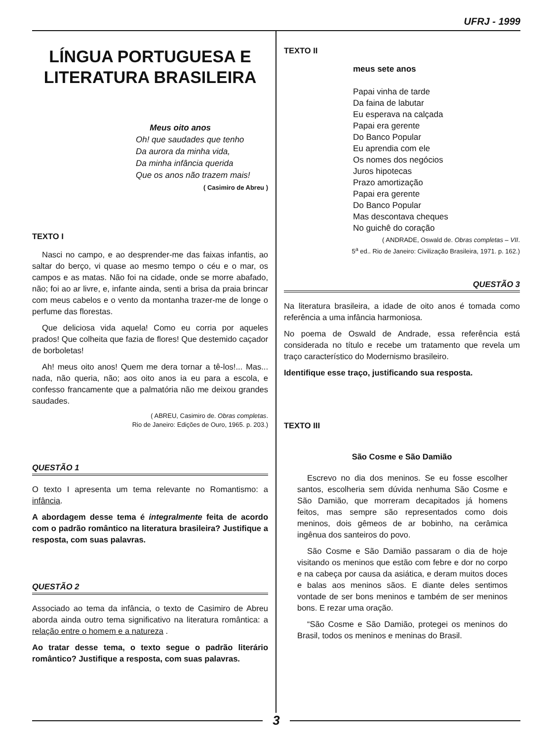UFRJ - 1999
LÍNGUA PORTUGUESA E LITERATURA BRASILEIRA
Meus oito anos
Oh! que saudades que tenho
Da aurora da minha vida,
Da minha infância querida
Que os anos não trazem mais!
( Casimiro de Abreu )
TEXTO I
Nasci no campo, e ao desprender-me das faixas infantis, ao saltar do berço, vi quase ao mesmo tempo o céu e o mar, os campos e as matas. Não foi na cidade, onde se morre abafado, não; foi ao ar livre, e, infante ainda, senti a brisa da praia brincar com meus cabelos e o vento da montanha trazer-me de longe o perfume das florestas.
Que deliciosa vida aquela! Como eu corria por aqueles prados! Que colheita que fazia de flores! Que destemido caçador de borboletas!
Ah! meus oito anos! Quem me dera tornar a tê-los!... Mas... nada, não queria, não; aos oito anos ia eu para a escola, e confesso francamente que a palmatória não me deixou grandes saudades.
( ABREU, Casimiro de. Obras completas.
Rio de Janeiro: Edições de Ouro, 1965. p. 203.)
QUESTÃO 1
O texto I apresenta um tema relevante no Romantismo: a infância.
A abordagem desse tema é integralmente feita de acordo com o padrão romântico na literatura brasileira? Justifique a resposta, com suas palavras.
QUESTÃO 2
Associado ao tema da infância, o texto de Casimiro de Abreu aborda ainda outro tema significativo na literatura romântica: a relação entre o homem e a natureza .
Ao tratar desse tema, o texto segue o padrão literário romântico? Justifique a resposta, com suas palavras.
TEXTO II
meus sete anos
Papai vinha de tarde
Da faina de labutar
Eu esperava na calçada
Papai era gerente
Do Banco Popular
Eu aprendia com ele
Os nomes dos negócios
Juros hipotecas
Prazo amortização
Papai era gerente
Do Banco Popular
Mas descontava cheques
No guichê do coração
( ANDRADE, Oswald de. Obras completas – VII.
5<sup>a</sup> ed.. Rio de Janeiro: Civilização Brasileira, 1971. p. 162.)
QUESTÃO 3
Na literatura brasileira, a idade de oito anos é tomada como referência a uma infância harmoniosa.
No poema de Oswald de Andrade, essa referência está considerada no título e recebe um tratamento que revela um traço característico do Modernismo brasileiro.
Identifique esse traço, justificando sua resposta.
TEXTO III
São Cosme e São Damião
Escrevo no dia dos meninos. Se eu fosse escolher santos, escolheria sem dúvida nenhuma São Cosme e São Damião, que morreram decapitados já homens feitos, mas sempre são representados como dois meninos, dois gêmeos de ar bobinho, na cerâmica ingênua dos santeiros do povo.
São Cosme e São Damião passaram o dia de hoje visitando os meninos que estão com febre e dor no corpo e na cabeça por causa da asiática, e deram muitos doces e balas aos meninos sãos. E diante deles sentimos vontade de ser bons meninos e também de ser meninos bons. E rezar uma oração.
“São Cosme e São Damião, protegei os meninos do Brasil, todos os meninos e meninas do Brasil.
3